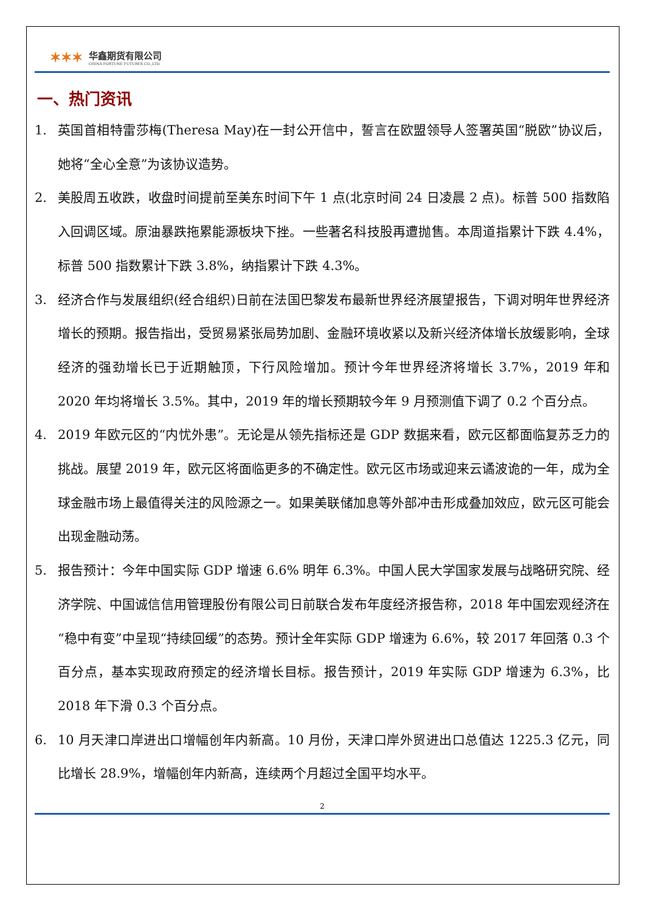✶✶✶
华鑫期货有限公司
CHINA FORTUNE FUTURES CO.,LTD.
一、热门资讯
1. 英国首相特雷莎梅(Theresa May)在一封公开信中，誓言在欧盟领导人签署英国“脱欧”协议后，她将“全心全意”为该协议造势。
2. 美股周五收跌，收盘时间提前至美东时间下午 1 点(北京时间 24 日凌晨 2 点)。标普 500 指数陷入回调区域。原油暴跌拖累能源板块下挫。一些著名科技股再遭抛售。本周道指累计下跌 4.4%，标普 500 指数累计下跌 3.8%，纳指累计下跌 4.3%。
3. 经济合作与发展组织(经合组织)日前在法国巴黎发布最新世界经济展望报告，下调对明年世界经济增长的预期。报告指出，受贸易紧张局势加剧、金融环境收紧以及新兴经济体增长放缓影响，全球经济的强劲增长已于近期触顶，下行风险增加。预计今年世界经济将增长 3.7%，2019 年和 2020 年均将增长 3.5%。其中，2019 年的增长预期较今年 9 月预测值下调了 0.2 个百分点。
4. 2019 年欧元区的“内忧外患”。无论是从领先指标还是 GDP 数据来看，欧元区都面临复苏乏力的挑战。展望 2019 年，欧元区将面临更多的不确定性。欧元区市场或迎来云谲波诡的一年，成为全球金融市场上最值得关注的风险源之一。如果美联储加息等外部冲击形成叠加效应，欧元区可能会出现金融动荡。
5. 报告预计：今年中国实际 GDP 增速 6.6% 明年 6.3%。中国人民大学国家发展与战略研究院、经济学院、中国诚信信用管理股份有限公司日前联合发布年度经济报告称，2018 年中国宏观经济在“稳中有变”中呈现“持续回缓”的态势。预计全年实际 GDP 增速为 6.6%，较 2017 年回落 0.3 个百分点，基本实现政府预定的经济增长目标。报告预计，2019 年实际 GDP 增速为 6.3%，比 2018 年下滑 0.3 个百分点。
6. 10 月天津口岸进出口增幅创年内新高。10 月份，天津口岸外贸进出口总值达 1225.3 亿元，同比增长 28.9%，增幅创年内新高，连续两个月超过全国平均水平。
2